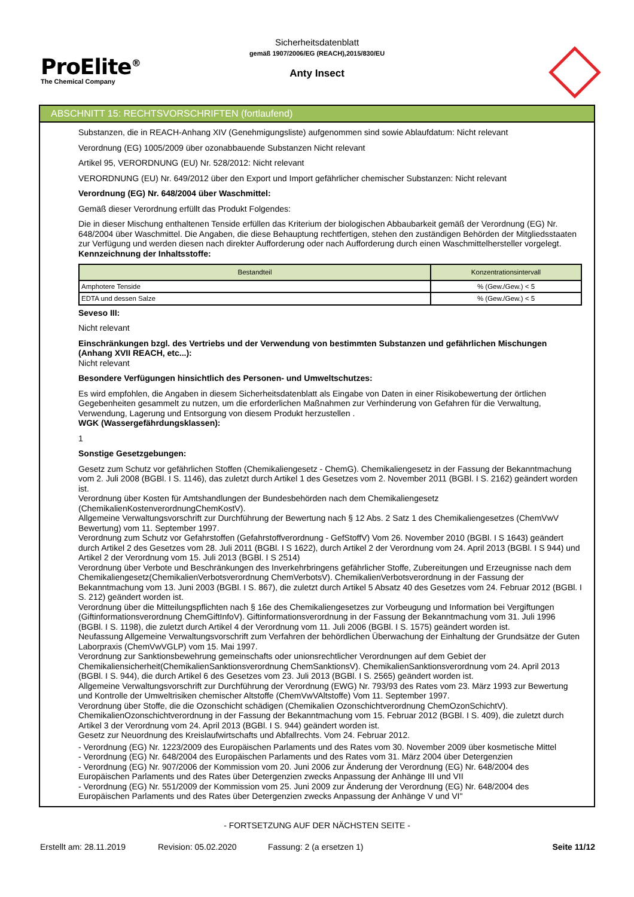ProElite<sup>®</sup>
The Chemical Company
Sicherheitsdatenblatt
gemäß 1907/2006/EG (REACH),2015/830/EU
Anty Insect
ABSCHNITT 15: RECHTSVORSCHRIFTEN (fortlaufend)
Substanzen, die in REACH-Anhang XIV (Genehmigungsliste) aufgenommen sind sowie Ablaufdatum: Nicht relevant
Verordnung (EG) 1005/2009 über ozonabbauende Substanzen Nicht relevant
Artikel 95, VERORDNUNG (EU) Nr. 528/2012: Nicht relevant
VERORDNUNG (EU) Nr. 649/2012 über den Export und Import gefährlicher chemischer Substanzen: Nicht relevant
Verordnung (EG) Nr. 648/2004 über Waschmittel:
Gemäß dieser Verordnung erfüllt das Produkt Folgendes:
Die in dieser Mischung enthaltenen Tenside erfüllen das Kriterium der biologischen Abbaubarkeit gemäß der Verordnung (EG) Nr. 648/2004 über Waschmittel. Die Angaben, die diese Behauptung rechtfertigen, stehen den zuständigen Behörden der Mitgliedsstaaten zur Verfügung und werden diesen nach direkter Aufforderung oder nach Aufforderung durch einen Waschmittelhersteller vorgelegt.
Kennzeichnung der Inhaltsstoffe:
| Bestandteil | Konzentrationsintervall |
| --- | --- |
| Amphotere Tenside | % (Gew./Gew.) < 5 |
| EDTA und dessen Salze | % (Gew./Gew.) < 5 |
Seveso III:
Nicht relevant
Einschränkungen bzgl. des Vertriebs und der Verwendung von bestimmten Substanzen und gefährlichen Mischungen (Anhang XVII REACH, etc...):
Nicht relevant
Besondere Verfügungen hinsichtlich des Personen- und Umweltschutzes:
Es wird empfohlen, die Angaben in diesem Sicherheitsdatenblatt als Eingabe von Daten in einer Risikobewertung der örtlichen Gegebenheiten gesammelt zu nutzen, um die erforderlichen Maßnahmen zur Verhinderung von Gefahren für die Verwaltung, Verwendung, Lagerung und Entsorgung von diesem Produkt herzustellen .
WGK (Wassergefährdungsklassen):
1
Sonstige Gesetzgebungen:
Gesetz zum Schutz vor gefährlichen Stoffen (Chemikaliengesetz - ChemG). Chemikaliengesetz in der Fassung der Bekanntmachung vom 2. Juli 2008 (BGBl. I S. 1146), das zuletzt durch Artikel 1 des Gesetzes vom 2. November 2011 (BGBl. I S. 2162) geändert worden ist.
Verordnung über Kosten für Amtshandlungen der Bundesbehörden nach dem Chemikaliengesetz (ChemikalienKostenverordnungChemKostV).
Allgemeine Verwaltungsvorschrift zur Durchführung der Bewertung nach § 12 Abs. 2 Satz 1 des Chemikaliengesetzes (ChemVwV Bewertung) vom 11. September 1997.
Verordnung zum Schutz vor Gefahrstoffen (Gefahrstoffverordnung - GefStoffV) Vom 26. November 2010 (BGBl. I S 1643) geändert durch Artikel 2 des Gesetzes vom 28. Juli 2011 (BGBl. I S 1622), durch Artikel 2 der Verordnung vom 24. April 2013 (BGBl. I S 944) und Artikel 2 der Verordnung vom 15. Juli 2013 (BGBl. I S 2514)
Verordnung über Verbote und Beschränkungen des Inverkehrbringens gefährlicher Stoffe, Zubereitungen und Erzeugnisse nach dem Chemikaliengesetz(ChemikalienVerbotsverordnung ChemVerbotsV). ChemikalienVerbotsverordnung in der Fassung der Bekanntmachung vom 13. Juni 2003 (BGBl. I S. 867), die zuletzt durch Artikel 5 Absatz 40 des Gesetzes vom 24. Februar 2012 (BGBl. I S. 212) geändert worden ist.
Verordnung über die Mitteilungspflichten nach § 16e des Chemikaliengesetzes zur Vorbeugung und Information bei Vergiftungen (Giftinformationsverordnung ChemGiftInfoV). Giftinformationsverordnung in der Fassung der Bekanntmachung vom 31. Juli 1996 (BGBl. I S. 1198), die zuletzt durch Artikel 4 der Verordnung vom 11. Juli 2006 (BGBl. I S. 1575) geändert worden ist.
Neufassung Allgemeine Verwaltungsvorschrift zum Verfahren der behördlichen Überwachung der Einhaltung der Grundsätze der Guten Laborpraxis (ChemVwVGLP) vom 15. Mai 1997.
Verordnung zur Sanktionsbewehrung gemeinschafts oder unionsrechtlicher Verordnungen auf dem Gebiet der Chemikaliensicherheit(ChemikalienSanktionsverordnung ChemSanktionsV). ChemikalienSanktionsverordnung vom 24. April 2013 (BGBl. I S. 944), die durch Artikel 6 des Gesetzes vom 23. Juli 2013 (BGBl. I S. 2565) geändert worden ist.
Allgemeine Verwaltungsvorschrift zur Durchführung der Verordnung (EWG) Nr. 793/93 des Rates vom 23. März 1993 zur Bewertung und Kontrolle der Umweltrisiken chemischer Altstoffe (ChemVwVAltstoffe) Vom 11. September 1997.
Verordnung über Stoffe, die die Ozonschicht schädigen (Chemikalien Ozonschichtverordnung ChemOzonSchichtV). ChemikalienOzonschichtverordnung in der Fassung der Bekanntmachung vom 15. Februar 2012 (BGBl. I S. 409), die zuletzt durch Artikel 3 der Verordnung vom 24. April 2013 (BGBl. I S. 944) geändert worden ist.
Gesetz zur Neuordnung des Kreislaufwirtschafts und Abfallrechts. Vom 24. Februar 2012.
- Verordnung (EG) Nr. 1223/2009 des Europäischen Parlaments und des Rates vom 30. November 2009 über kosmetische Mittel
- Verordnung (EG) Nr. 648/2004 des Europäischen Parlaments und des Rates vom 31. März 2004 über Detergenzien
- Verordnung (EG) Nr. 907/2006 der Kommission vom 20. Juni 2006 zur Änderung der Verordnung (EG) Nr. 648/2004 des Europäischen Parlaments und des Rates über Detergenzien zwecks Anpassung der Anhänge III und VII
- Verordnung (EG) Nr. 551/2009 der Kommission vom 25. Juni 2009 zur Änderung der Verordnung (EG) Nr. 648/2004 des Europäischen Parlaments und des Rates über Detergenzien zwecks Anpassung der Anhänge V und VI"
- FORTSETZUNG AUF DER NÄCHSTEN SEITE -
Erstellt am: 28.11.2019 Revision: 05.02.2020 Fassung: 2 (a ersetzen 1) Seite 11/12